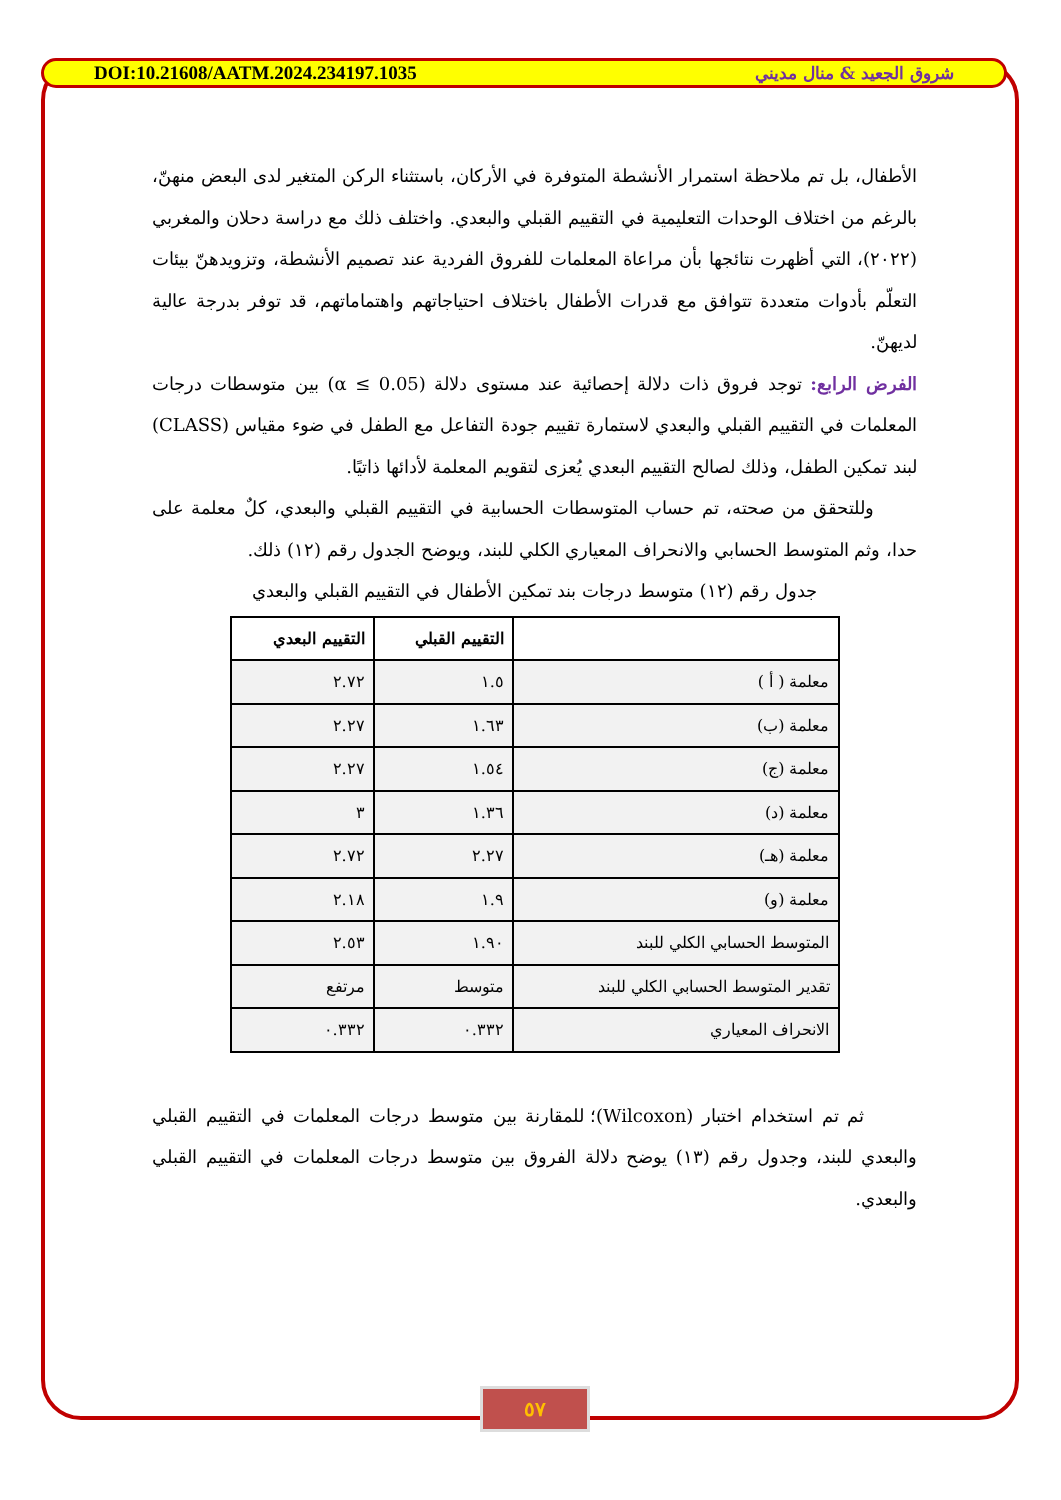DOI:10.21608/AATM.2024.234197.1035 شروق الجعيد & منال مديني
الأطفال، بل تم ملاحظة استمرار الأنشطة المتوفرة في الأركان، باستثناء الركن المتغير لدى البعض منهنّ، بالرغم من اختلاف الوحدات التعليمية في التقييم القبلي والبعدي. واختلف ذلك مع دراسة دحلان والمغربي (٢٠٢٢)، التي أظهرت نتائجها بأن مراعاة المعلمات للفروق الفردية عند تصميم الأنشطة، وتزويدهنّ بيئات التعلّم بأدوات متعددة تتوافق مع قدرات الأطفال باختلاف احتياجاتهم واهتماماتهم، قد توفر بدرجة عالية لديهنّ.
الفرض الرابع: توجد فروق ذات دلالة إحصائية عند مستوى دلالة (α ≤ 0.05) بين متوسطات درجات المعلمات في التقييم القبلي والبعدي لاستمارة تقييم جودة التفاعل مع الطفل في ضوء مقياس (CLASS) لبند تمكين الطفل، وذلك لصالح التقييم البعدي يُعزى لتقويم المعلمة لأدائها ذاتيًا.
وللتحقق من صحته، تم حساب المتوسطات الحسابية في التقييم القبلي والبعدي، كلٌ معلمة على حدا، وثم المتوسط الحسابي والانحراف المعياري الكلي للبند، ويوضح الجدول رقم (١٢) ذلك.
جدول رقم (١٢) متوسط درجات بند تمكين الأطفال في التقييم القبلي والبعدي
| | التقييم القبلي | التقييم البعدي |
| --- | --- | --- |
| معلمة ( أ ) | ١.٥ | ٢.٧٢ |
| معلمة (ب) | ١.٦٣ | ٢.٢٧ |
| معلمة (ج) | ١.٥٤ | ٢.٢٧ |
| معلمة (د) | ١.٣٦ | ٣ |
| معلمة (هـ) | ٢.٢٧ | ٢.٧٢ |
| معلمة (و) | ١.٩ | ٢.١٨ |
| المتوسط الحسابي الكلي للبند | ١.٩٠ | ٢.٥٣ |
| تقدير المتوسط الحسابي الكلي للبند | متوسط | مرتفع |
| الانحراف المعياري | ٠.٣٣٢ | ٠.٣٣٢ |
ثم تم استخدام اختبار (Wilcoxon)؛ للمقارنة بين متوسط درجات المعلمات في التقييم القبلي والبعدي للبند، وجدول رقم (١٣) يوضح دلالة الفروق بين متوسط درجات المعلمات في التقييم القبلي والبعدي.
٥٧